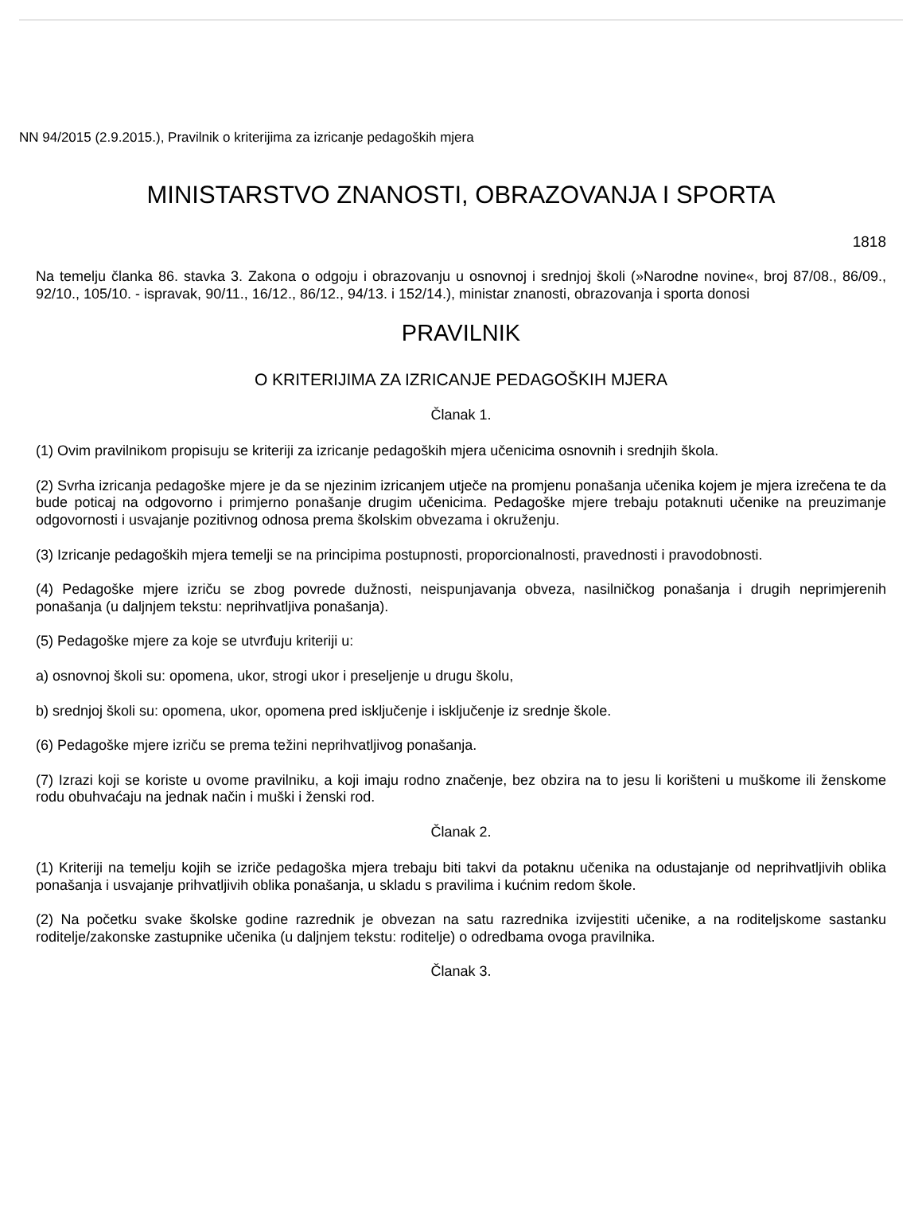NN 94/2015 (2.9.2015.), Pravilnik o kriterijima za izricanje pedagoških mjera
MINISTARSTVO ZNANOSTI, OBRAZOVANJA I SPORTA
1818
Na temelju članka 86. stavka 3. Zakona o odgoju i obrazovanju u osnovnoj i srednjoj školi (»Narodne novine«, broj 87/08., 86/09., 92/10., 105/10. - ispravak, 90/11., 16/12., 86/12., 94/13. i 152/14.), ministar znanosti, obrazovanja i sporta donosi
PRAVILNIK
O KRITERIJIMA ZA IZRICANJE PEDAGOŠKIH MJERA
Članak 1.
(1) Ovim pravilnikom propisuju se kriteriji za izricanje pedagoških mjera učenicima osnovnih i srednjih škola.
(2) Svrha izricanja pedagoške mjere je da se njezinim izricanjem utječe na promjenu ponašanja učenika kojem je mjera izrečena te da bude poticaj na odgovorno i primjerno ponašanje drugim učenicima. Pedagoške mjere trebaju potaknuti učenike na preuzimanje odgovornosti i usvajanje pozitivnog odnosa prema školskim obvezama i okruženju.
(3) Izricanje pedagoških mjera temelji se na principima postupnosti, proporcionalnosti, pravednosti i pravodobnosti.
(4) Pedagoške mjere izriču se zbog povrede dužnosti, neispunjavanja obveza, nasilničkog ponašanja i drugih neprimjerenih ponašanja (u daljnjem tekstu: neprihvatljiva ponašanja).
(5) Pedagoške mjere za koje se utvrđuju kriteriji u:
a) osnovnoj školi su: opomena, ukor, strogi ukor i preseljenje u drugu školu,
b) srednjoj školi su: opomena, ukor, opomena pred isključenje i isključenje iz srednje škole.
(6) Pedagoške mjere izriču se prema težini neprihvatljivog ponašanja.
(7) Izrazi koji se koriste u ovome pravilniku, a koji imaju rodno značenje, bez obzira na to jesu li korišteni u muškome ili ženskome rodu obuhvaćaju na jednak način i muški i ženski rod.
Članak 2.
(1) Kriteriji na temelju kojih se izriče pedagoška mjera trebaju biti takvi da potaknu učenika na odustajanje od neprihvatljivih oblika ponašanja i usvajanje prihvatljivih oblika ponašanja, u skladu s pravilima i kućnim redom škole.
(2) Na početku svake školske godine razrednik je obvezan na satu razrednika izvijestiti učenike, a na roditeljskome sastanku roditelje/zakonske zastupnike učenika (u daljnjem tekstu: roditelje) o odredbama ovoga pravilnika.
Članak 3.